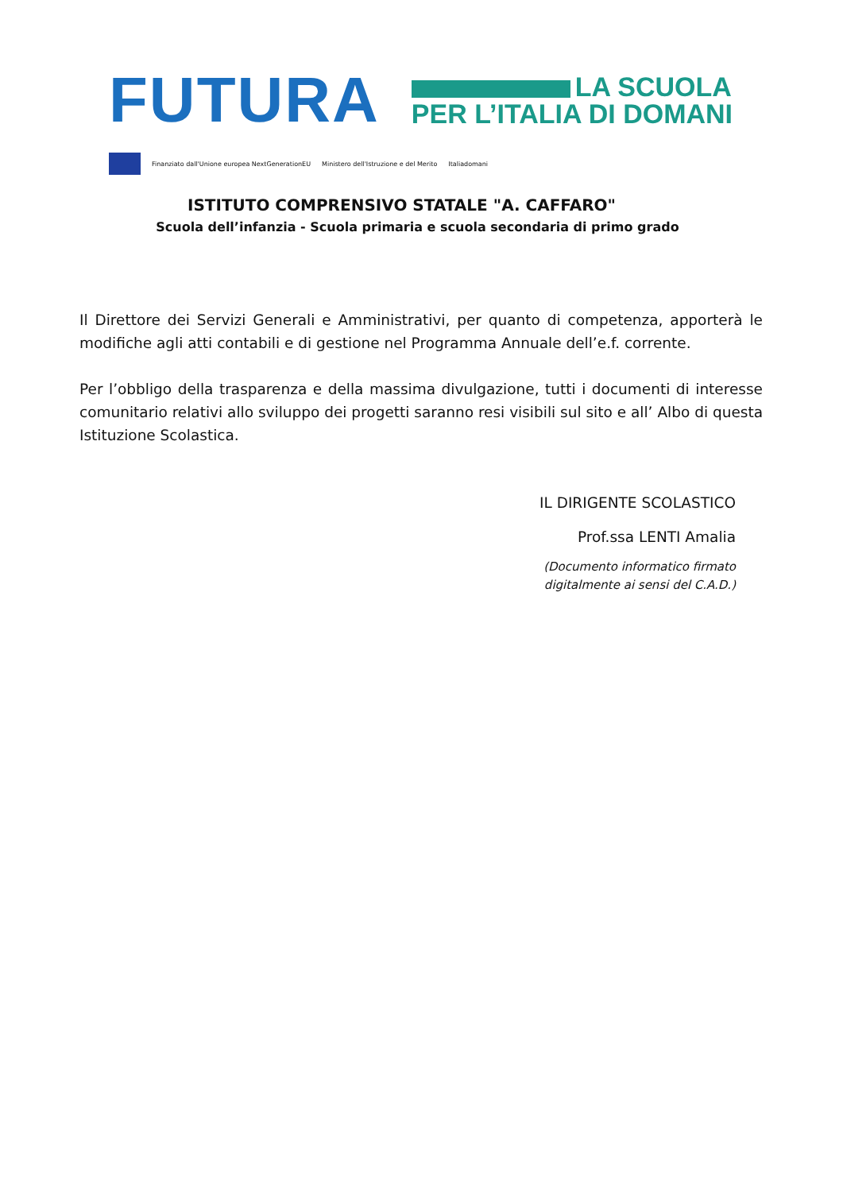FUTURA
LA SCUOLA
PER L’ITALIA DI DOMANI
Finanziato dall'Unione europea NextGenerationEU Ministero dell'Istruzione e del Merito Italiadomani
ISTITUTO COMPRENSIVO STATALE "A. CAFFARO"
Scuola dell’infanzia - Scuola primaria e scuola secondaria di primo grado
Il Direttore dei Servizi Generali e Amministrativi, per quanto di competenza, apporterà le modifiche agli atti contabili e di gestione nel Programma Annuale dell’e.f. corrente.
Per l’obbligo della trasparenza e della massima divulgazione, tutti i documenti di interesse comunitario relativi allo sviluppo dei progetti saranno resi visibili sul sito e all’ Albo di questa Istituzione Scolastica.
IL DIRIGENTE SCOLASTICO
Prof.ssa LENTI Amalia
(Documento informatico firmato
digitalmente ai sensi del C.A.D.)